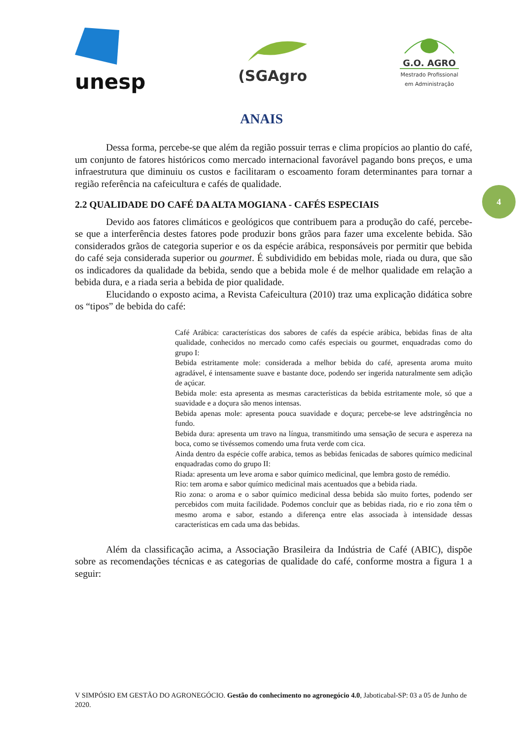unesp
(SGAgro
G.O. AGRO
Mestrado Profissional
em Administração
ANAIS
4
Dessa forma, percebe-se que além da região possuir terras e clima propícios ao plantio do café, um conjunto de fatores históricos como mercado internacional favorável pagando bons preços, e uma infraestrutura que diminuiu os custos e facilitaram o escoamento foram determinantes para tornar a região referência na cafeicultura e cafés de qualidade.
2.2 QUALIDADE DO CAFÉ DA ALTA MOGIANA - CAFÉS ESPECIAIS
Devido aos fatores climáticos e geológicos que contribuem para a produção do café, percebe-se que a interferência destes fatores pode produzir bons grãos para fazer uma excelente bebida. São considerados grãos de categoria superior e os da espécie arábica, responsáveis por permitir que bebida do café seja considerada superior ou gourmet. É subdividido em bebidas mole, riada ou dura, que são os indicadores da qualidade da bebida, sendo que a bebida mole é de melhor qualidade em relação a bebida dura, e a riada seria a bebida de pior qualidade.
Elucidando o exposto acima, a Revista Cafeicultura (2010) traz uma explicação didática sobre os “tipos” de bebida do café:
Café Arábica: características dos sabores de cafés da espécie arábica, bebidas finas de alta qualidade, conhecidos no mercado como cafés especiais ou gourmet, enquadradas como do grupo I:
Bebida estritamente mole: considerada a melhor bebida do café, apresenta aroma muito agradável, é intensamente suave e bastante doce, podendo ser ingerida naturalmente sem adição de açúcar.
Bebida mole: esta apresenta as mesmas características da bebida estritamente mole, só que a suavidade e a doçura são menos intensas.
Bebida apenas mole: apresenta pouca suavidade e doçura; percebe-se leve adstringência no fundo.
Bebida dura: apresenta um travo na língua, transmitindo uma sensação de secura e aspereza na boca, como se tivéssemos comendo uma fruta verde com cica.
Ainda dentro da espécie coffe arabica, temos as bebidas fenicadas de sabores químico medicinal enquadradas como do grupo II:
Riada: apresenta um leve aroma e sabor químico medicinal, que lembra gosto de remédio.
Rio: tem aroma e sabor químico medicinal mais acentuados que a bebida riada.
Rio zona: o aroma e o sabor químico medicinal dessa bebida são muito fortes, podendo ser percebidos com muita facilidade. Podemos concluir que as bebidas riada, rio e rio zona têm o mesmo aroma e sabor, estando a diferença entre elas associada à intensidade dessas características em cada uma das bebidas.
Além da classificação acima, a Associação Brasileira da Indústria de Café (ABIC), dispõe sobre as recomendações técnicas e as categorias de qualidade do café, conforme mostra a figura 1 a seguir:
V SIMPÓSIO EM GESTÃO DO AGRONEGÓCIO. Gestão do conhecimento no agronegócio 4.0, Jaboticabal-SP: 03 a 05 de Junho de 2020.